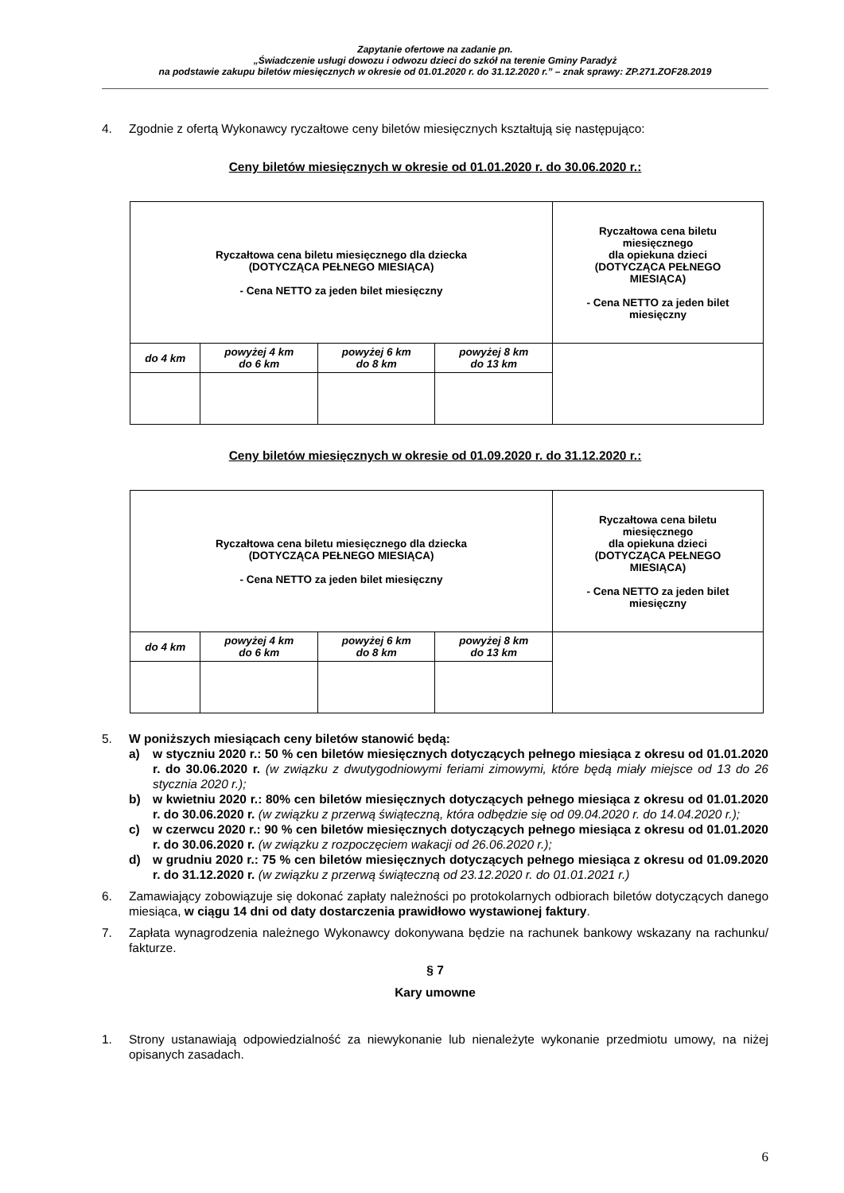Zapytanie ofertowe na zadanie pn.
„Świadczenie usługi dowozu i odwozu dzieci do szkół na terenie Gminy Paradyż
na podstawie zakupu biletów miesięcznych w okresie od 01.01.2020 r. do 31.12.2020 r.” – znak sprawy: ZP.271.ZOF28.2019
4. Zgodnie z ofertą Wykonawcy ryczałtowe ceny biletów miesięcznych kształtują się następująco:
Ceny biletów miesięcznych w okresie od 01.01.2020 r. do 30.06.2020 r.:
| Ryczałtowa cena biletu miesięcznego dla dziecka (DOTYCZĄCA PEŁNEGO MIESIĄCA) - Cena NETTO za jeden bilet miesięczny | | | | Ryczałtowa cena biletu miesięcznego dla opiekuna dzieci (DOTYCZĄCA PEŁNEGO MIESIĄCA) - Cena NETTO za jeden bilet miesięczny |
| do 4 km | powyżej 4 km do 6 km | powyżej 6 km do 8 km | powyżej 8 km do 13 km | |
Ceny biletów miesięcznych w okresie od 01.09.2020 r. do 31.12.2020 r.:
| Ryczałtowa cena biletu miesięcznego dla dziecka (DOTYCZĄCA PEŁNEGO MIESIĄCA) - Cena NETTO za jeden bilet miesięczny | | | | Ryczałtowa cena biletu miesięcznego dla opiekuna dzieci (DOTYCZĄCA PEŁNEGO MIESIĄCA) - Cena NETTO za jeden bilet miesięczny |
| do 4 km | powyżej 4 km do 6 km | powyżej 6 km do 8 km | powyżej 8 km do 13 km | |
5. W poniższych miesiącach ceny biletów stanowić będą:
a) w styczniu 2020 r.: 50 % cen biletów miesięcznych dotyczących pełnego miesiąca z okresu od 01.01.2020 r. do 30.06.2020 r. (w związku z dwutygodniowymi feriami zimowymi, które będą miały miejsce od 13 do 26 stycznia 2020 r.);
b) w kwietniu 2020 r.: 80% cen biletów miesięcznych dotyczących pełnego miesiąca z okresu od 01.01.2020 r. do 30.06.2020 r. (w związku z przerwą świąteczną, która odbędzie się od 09.04.2020 r. do 14.04.2020 r.);
c) w czerwcu 2020 r.: 90 % cen biletów miesięcznych dotyczących pełnego miesiąca z okresu od 01.01.2020 r. do 30.06.2020 r. (w związku z rozpoczęciem wakacji od 26.06.2020 r.);
d) w grudniu 2020 r.: 75 % cen biletów miesięcznych dotyczących pełnego miesiąca z okresu od 01.09.2020 r. do 31.12.2020 r. (w związku z przerwą świąteczną od 23.12.2020 r. do 01.01.2021 r.)
6. Zamawiający zobowiązuje się dokonać zapłaty należności po protokolarnych odbiorach biletów dotyczących danego miesiąca, w ciągu 14 dni od daty dostarczenia prawidłowo wystawionej faktury.
7. Zapłata wynagrodzenia należnego Wykonawcy dokonywana będzie na rachunek bankowy wskazany na rachunku/ fakturze.
§ 7
Kary umowne
1. Strony ustanawiają odpowiedzialność za niewykonanie lub nienależyte wykonanie przedmiotu umowy, na niżej opisanych zasadach.
6